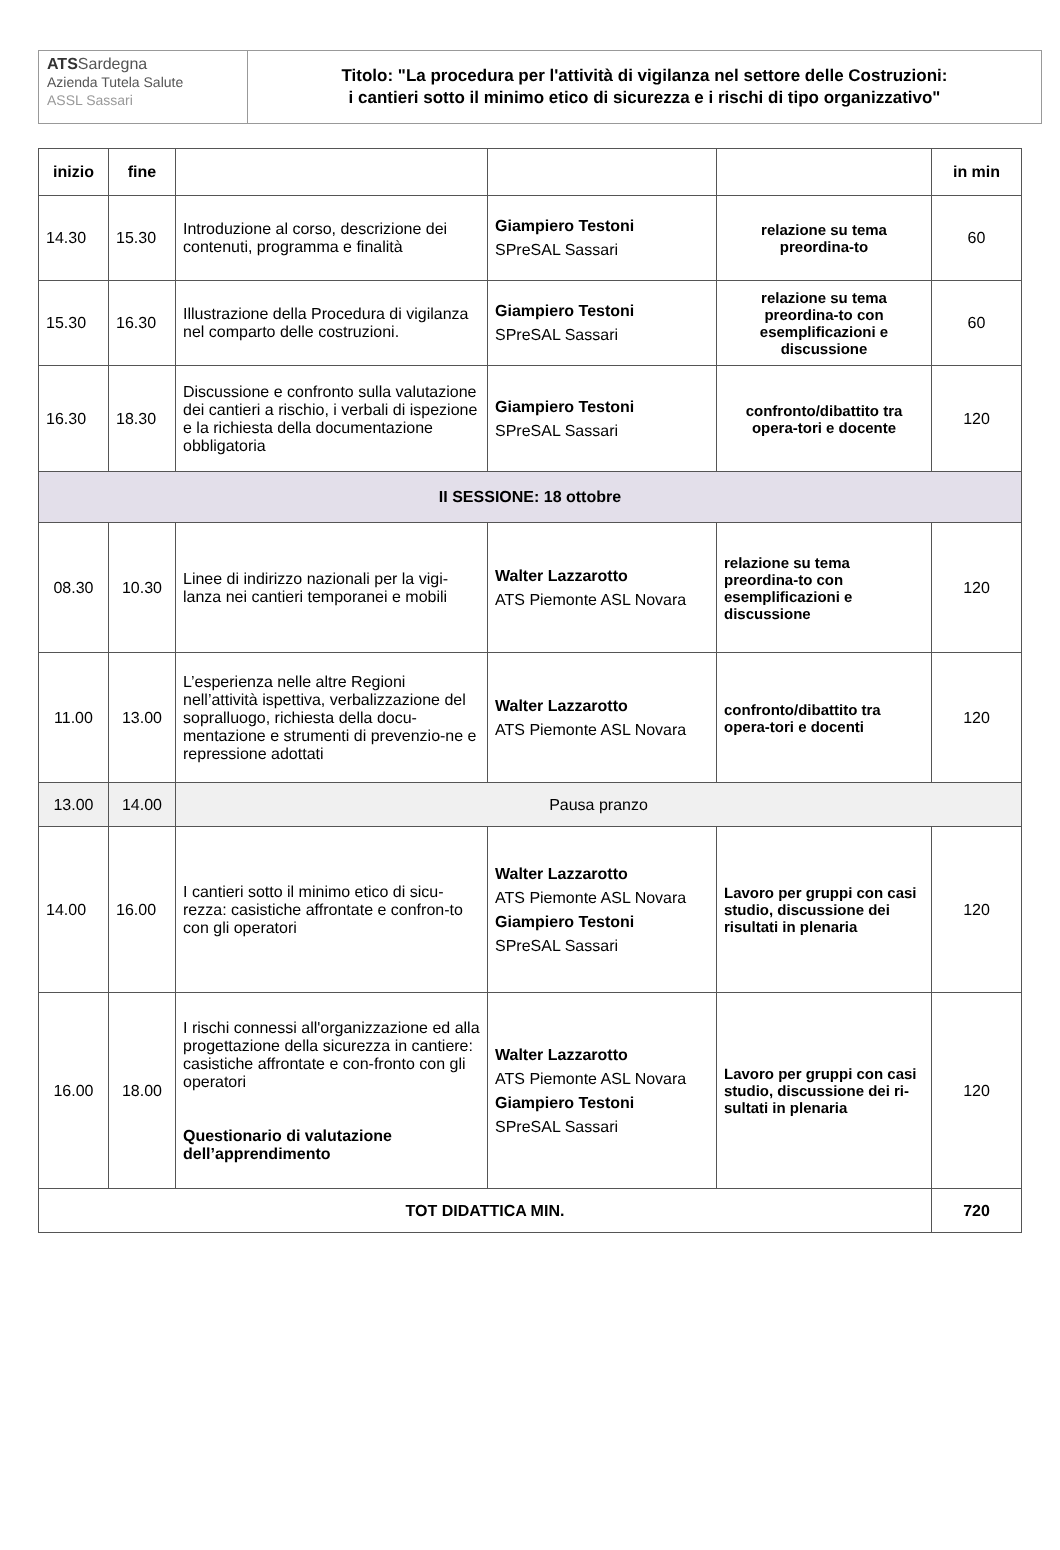ATS Sardegna
Azienda Tutela Salute
ASSL Sassari
Titolo: "La procedura per l'attività di vigilanza nel settore delle Costruzioni:
i cantieri sotto il minimo etico di sicurezza e i rischi di tipo organizzativo"
| inizio | fine | | | | in min |
| --- | --- | --- | --- | --- | --- |
| 14.30 | 15.30 | Introduzione al corso, descrizione dei contenuti, programma e finalità | Giampiero Testoni SPreSAL Sassari | relazione su tema preordina-to | 60 |
| 15.30 | 16.30 | Illustrazione della Procedura di vigilanza nel comparto delle costruzioni. | Giampiero Testoni SPreSAL Sassari | relazione su tema preordina-to con esemplificazioni e discussione | 60 |
| 16.30 | 18.30 | Discussione e confronto sulla valutazione dei cantieri a rischio, i verbali di ispezione e la richiesta della documentazione obbligatoria | Giampiero Testoni SPreSAL Sassari | confronto/dibattito tra opera-tori e docente | 120 |
| II SESSIONE: 18 ottobre | | | | | |
| 08.30 | 10.30 | Linee di indirizzo nazionali per la vigi-lanza nei cantieri temporanei e mobili | Walter Lazzarotto ATS Piemonte ASL Novara | relazione su tema preordina-to con esemplificazioni e discussione | 120 |
| 11.00 | 13.00 | L’esperienza nelle altre Regioni nell’attività ispettiva, verbalizzazione del sopralluogo, richiesta della docu-mentazione e strumenti di prevenzio-ne e repressione adottati | Walter Lazzarotto ATS Piemonte ASL Novara | confronto/dibattito tra opera-tori e docenti | 120 |
| 13.00 | 14.00 | Pausa pranzo | | | |
| 14.00 | 16.00 | I cantieri sotto il minimo etico di sicu-rezza: casistiche affrontate e confron-to con gli operatori | Walter Lazzarotto ATS Piemonte ASL Novara Giampiero Testoni SPreSAL Sassari | Lavoro per gruppi con casi studio, discussione dei risultati in plenaria | 120 |
| 16.00 | 18.00 | I rischi connessi all'organizzazione ed alla progettazione della sicurezza in cantiere: casistiche affrontate e con-fronto con gli operatori Questionario di valutazione dell’apprendimento | Walter Lazzarotto ATS Piemonte ASL Novara Giampiero Testoni SPreSAL Sassari | Lavoro per gruppi con casi studio, discussione dei ri-sultati in plenaria | 120 |
| TOT DIDATTICA MIN. | | | | | 720 |